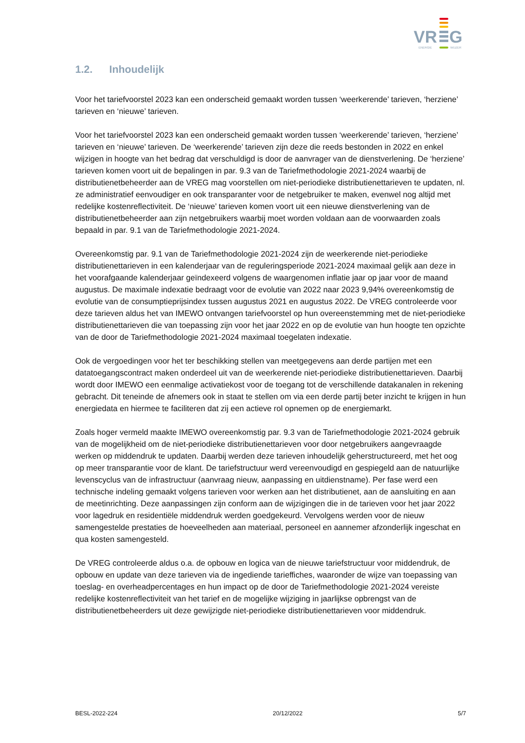VR
G
ENERGIE
WIJZER
1.2. Inhoudelijk
Voor het tariefvoorstel 2023 kan een onderscheid gemaakt worden tussen ‘weerkerende’ tarieven, ‘herziene’ tarieven en ‘nieuwe’ tarieven.
Voor het tariefvoorstel 2023 kan een onderscheid gemaakt worden tussen ‘weerkerende’ tarieven, ‘herziene’ tarieven en ‘nieuwe’ tarieven. De ‘weerkerende’ tarieven zijn deze die reeds bestonden in 2022 en enkel wijzigen in hoogte van het bedrag dat verschuldigd is door de aanvrager van de dienstverlening. De ‘herziene’ tarieven komen voort uit de bepalingen in par. 9.3 van de Tariefmethodologie 2021-2024 waarbij de distributienetbeheerder aan de VREG mag voorstellen om niet-periodieke distributienettarieven te updaten, nl. ze administratief eenvoudiger en ook transparanter voor de netgebruiker te maken, evenwel nog altijd met redelijke kostenreflectiviteit. De ‘nieuwe’ tarieven komen voort uit een nieuwe dienstverlening van de distributienetbeheerder aan zijn netgebruikers waarbij moet worden voldaan aan de voorwaarden zoals bepaald in par. 9.1 van de Tariefmethodologie 2021-2024.
Overeenkomstig par. 9.1 van de Tariefmethodologie 2021-2024 zijn de weerkerende niet-periodieke distributienettarieven in een kalenderjaar van de reguleringsperiode 2021-2024 maximaal gelijk aan deze in het voorafgaande kalenderjaar geïndexeerd volgens de waargenomen inflatie jaar op jaar voor de maand augustus. De maximale indexatie bedraagt voor de evolutie van 2022 naar 2023 9,94% overeenkomstig de evolutie van de consumptieprijsindex tussen augustus 2021 en augustus 2022. De VREG controleerde voor deze tarieven aldus het van IMEWO ontvangen tariefvoorstel op hun overeenstemming met de niet-periodieke distributienettarieven die van toepassing zijn voor het jaar 2022 en op de evolutie van hun hoogte ten opzichte van de door de Tariefmethodologie 2021-2024 maximaal toegelaten indexatie.
Ook de vergoedingen voor het ter beschikking stellen van meetgegevens aan derde partijen met een datatoegangscontract maken onderdeel uit van de weerkerende niet-periodieke distributienettarieven. Daarbij wordt door IMEWO een eenmalige activatiekost voor de toegang tot de verschillende datakanalen in rekening gebracht. Dit teneinde de afnemers ook in staat te stellen om via een derde partij beter inzicht te krijgen in hun energiedata en hiermee te faciliteren dat zij een actieve rol opnemen op de energiemarkt.
Zoals hoger vermeld maakte IMEWO overeenkomstig par. 9.3 van de Tariefmethodologie 2021-2024 gebruik van de mogelijkheid om de niet-periodieke distributienettarieven voor door netgebruikers aangevraagde werken op middendruk te updaten. Daarbij werden deze tarieven inhoudelijk geherstructureerd, met het oog op meer transparantie voor de klant. De tariefstructuur werd vereenvoudigd en gespiegeld aan de natuurlijke levenscyclus van de infrastructuur (aanvraag nieuw, aanpassing en uitdienstname). Per fase werd een technische indeling gemaakt volgens tarieven voor werken aan het distributienet, aan de aansluiting en aan de meetinrichting. Deze aanpassingen zijn conform aan de wijzigingen die in de tarieven voor het jaar 2022 voor lagedruk en residentiële middendruk werden goedgekeurd. Vervolgens werden voor de nieuw samengestelde prestaties de hoeveelheden aan materiaal, personeel en aannemer afzonderlijk ingeschat en qua kosten samengesteld.
De VREG controleerde aldus o.a. de opbouw en logica van de nieuwe tariefstructuur voor middendruk, de opbouw en update van deze tarieven via de ingediende tarieffiches, waaronder de wijze van toepassing van toeslag- en overheadpercentages en hun impact op de door de Tariefmethodologie 2021-2024 vereiste redelijke kostenreflectiviteit van het tarief en de mogelijke wijziging in jaarlijkse opbrengst van de distributienetbeheerders uit deze gewijzigde niet-periodieke distributienettarieven voor middendruk.
BESL-2022-224 20/12/2022 5/7